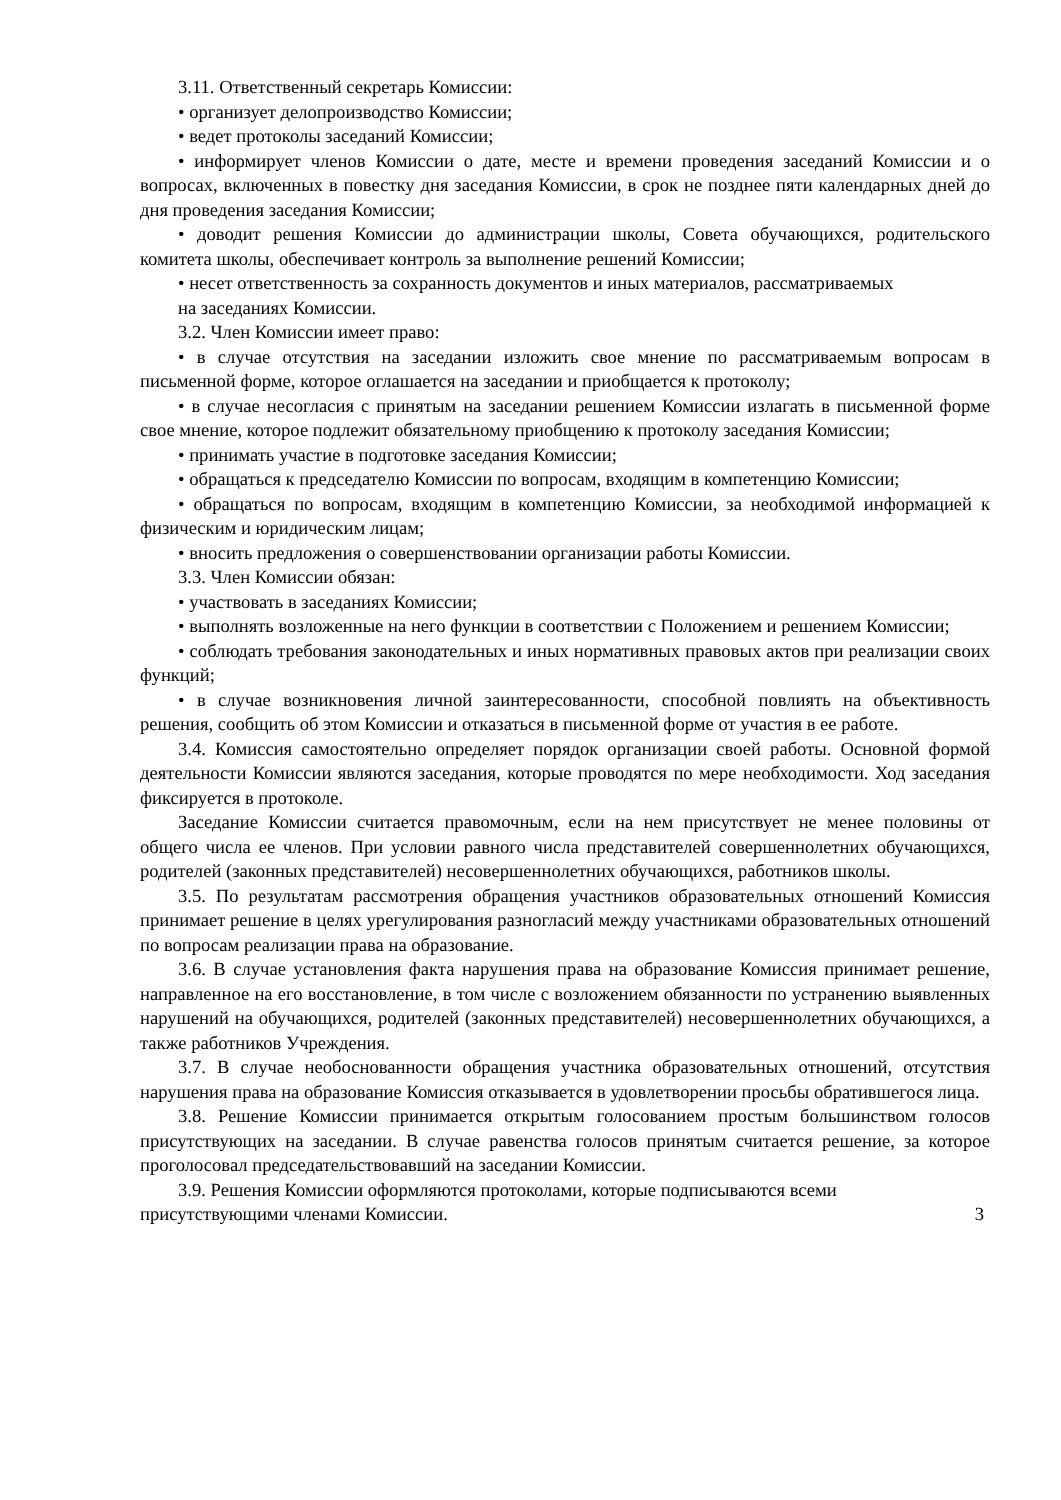3.11. Ответственный секретарь Комиссии:
• организует делопроизводство Комиссии;
• ведет протоколы заседаний Комиссии;
• информирует членов Комиссии о дате, месте и времени проведения заседаний Комиссии и о вопросах, включенных в повестку дня заседания Комиссии, в срок не позднее пяти календарных дней до дня проведения заседания Комиссии;
• доводит решения Комиссии до администрации школы, Совета обучающихся, родительского комитета школы, обеспечивает контроль за выполнение решений Комиссии;
• несет ответственность за сохранность документов и иных материалов, рассматриваемых
на заседаниях Комиссии.
3.2. Член Комиссии имеет право:
• в случае отсутствия на заседании изложить свое мнение по рассматриваемым вопросам в письменной форме, которое оглашается на заседании и приобщается к протоколу;
• в случае несогласия с принятым на заседании решением Комиссии излагать в письменной форме свое мнение, которое подлежит обязательному приобщению к протоколу заседания Комиссии;
• принимать участие в подготовке заседания Комиссии;
• обращаться к председателю Комиссии по вопросам, входящим в компетенцию Комиссии;
• обращаться по вопросам, входящим в компетенцию Комиссии, за необходимой информацией к физическим и юридическим лицам;
• вносить предложения о совершенствовании организации работы Комиссии.
3.3. Член Комиссии обязан:
• участвовать в заседаниях Комиссии;
• выполнять возложенные на него функции в соответствии с Положением и решением Комиссии;
• соблюдать требования законодательных и иных нормативных правовых актов при реализации своих функций;
• в случае возникновения личной заинтересованности, способной повлиять на объективность решения, сообщить об этом Комиссии и отказаться в письменной форме от участия в ее работе.
3.4. Комиссия самостоятельно определяет порядок организации своей работы. Основной формой деятельности Комиссии являются заседания, которые проводятся по мере необходимости. Ход заседания фиксируется в протоколе.
Заседание Комиссии считается правомочным, если на нем присутствует не менее половины от общего числа ее членов. При условии равного числа представителей совершеннолетних обучающихся, родителей (законных представителей) несовершеннолетних обучающихся, работников школы.
3.5. По результатам рассмотрения обращения участников образовательных отношений Комиссия принимает решение в целях урегулирования разногласий между участниками образовательных отношений по вопросам реализации права на образование.
3.6. В случае установления факта нарушения права на образование Комиссия принимает решение, направленное на его восстановление, в том числе с возложением обязанности по устранению выявленных нарушений на обучающихся, родителей (законных представителей) несовершеннолетних обучающихся, а также работников Учреждения.
3.7. В случае необоснованности обращения участника образовательных отношений, отсутствия нарушения права на образование Комиссия отказывается в удовлетворении просьбы обратившегося лица.
3.8. Решение Комиссии принимается открытым голосованием простым большинством голосов присутствующих на заседании. В случае равенства голосов принятым считается решение, за которое проголосовал председательствовавший на заседании Комиссии.
3.9. Решения Комиссии оформляются протоколами, которые подписываются всеми
присутствующими членами Комиссии. 3